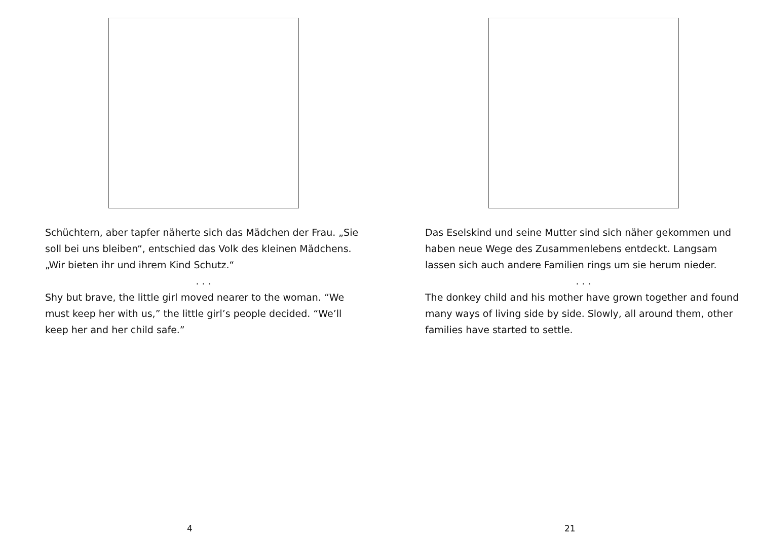Schüchtern, aber tapfer näherte sich das Mädchen der Frau. „Sie soll bei uns bleiben“, entschied das Volk des kleinen Mädchens. „Wir bieten ihr und ihrem Kind Schutz.“
. . .
Shy but brave, the little girl moved nearer to the woman. “We must keep her with us,” the little girl’s people decided. “We’ll keep her and her child safe.”
4
Das Eselskind und seine Mutter sind sich näher gekommen und haben neue Wege des Zusammenlebens entdeckt. Langsam lassen sich auch andere Familien rings um sie herum nieder.
. . .
The donkey child and his mother have grown together and found many ways of living side by side. Slowly, all around them, other families have started to settle.
21